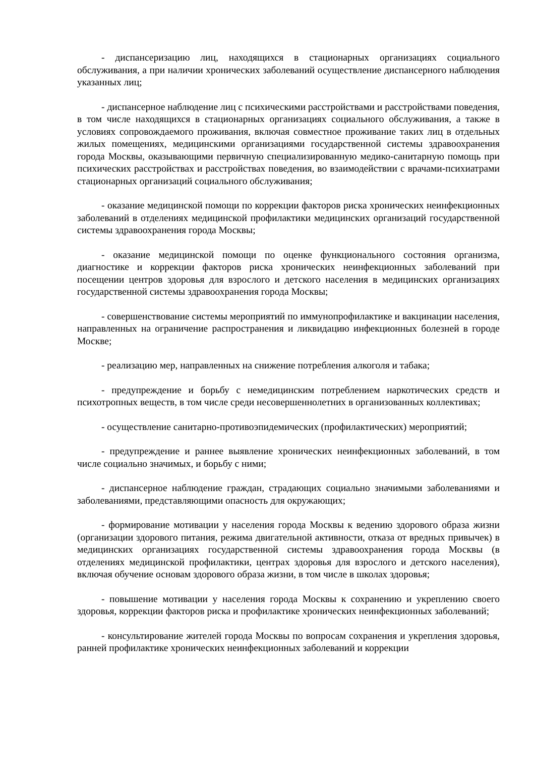- диспансеризацию лиц, находящихся в стационарных организациях социального обслуживания, а при наличии хронических заболеваний осуществление диспансерного наблюдения указанных лиц;
- диспансерное наблюдение лиц с психическими расстройствами и расстройствами поведения, в том числе находящихся в стационарных организациях социального обслуживания, а также в условиях сопровождаемого проживания, включая совместное проживание таких лиц в отдельных жилых помещениях, медицинскими организациями государственной системы здравоохранения города Москвы, оказывающими первичную специализированную медико-санитарную помощь при психических расстройствах и расстройствах поведения, во взаимодействии с врачами-психиатрами стационарных организаций социального обслуживания;
- оказание медицинской помощи по коррекции факторов риска хронических неинфекционных заболеваний в отделениях медицинской профилактики медицинских организаций государственной системы здравоохранения города Москвы;
- оказание медицинской помощи по оценке функционального состояния организма, диагностике и коррекции факторов риска хронических неинфекционных заболеваний при посещении центров здоровья для взрослого и детского населения в медицинских организациях государственной системы здравоохранения города Москвы;
- совершенствование системы мероприятий по иммунопрофилактике и вакцинации населения, направленных на ограничение распространения и ликвидацию инфекционных болезней в городе Москве;
- реализацию мер, направленных на снижение потребления алкоголя и табака;
- предупреждение и борьбу с немедицинским потреблением наркотических средств и психотропных веществ, в том числе среди несовершеннолетних в организованных коллективах;
- осуществление санитарно-противоэпидемических (профилактических) мероприятий;
- предупреждение и раннее выявление хронических неинфекционных заболеваний, в том числе социально значимых, и борьбу с ними;
- диспансерное наблюдение граждан, страдающих социально значимыми заболеваниями и заболеваниями, представляющими опасность для окружающих;
- формирование мотивации у населения города Москвы к ведению здорового образа жизни (организации здорового питания, режима двигательной активности, отказа от вредных привычек) в медицинских организациях государственной системы здравоохранения города Москвы (в отделениях медицинской профилактики, центрах здоровья для взрослого и детского населения), включая обучение основам здорового образа жизни, в том числе в школах здоровья;
- повышение мотивации у населения города Москвы к сохранению и укреплению своего здоровья, коррекции факторов риска и профилактике хронических неинфекционных заболеваний;
- консультирование жителей города Москвы по вопросам сохранения и укрепления здоровья, ранней профилактике хронических неинфекционных заболеваний и коррекции